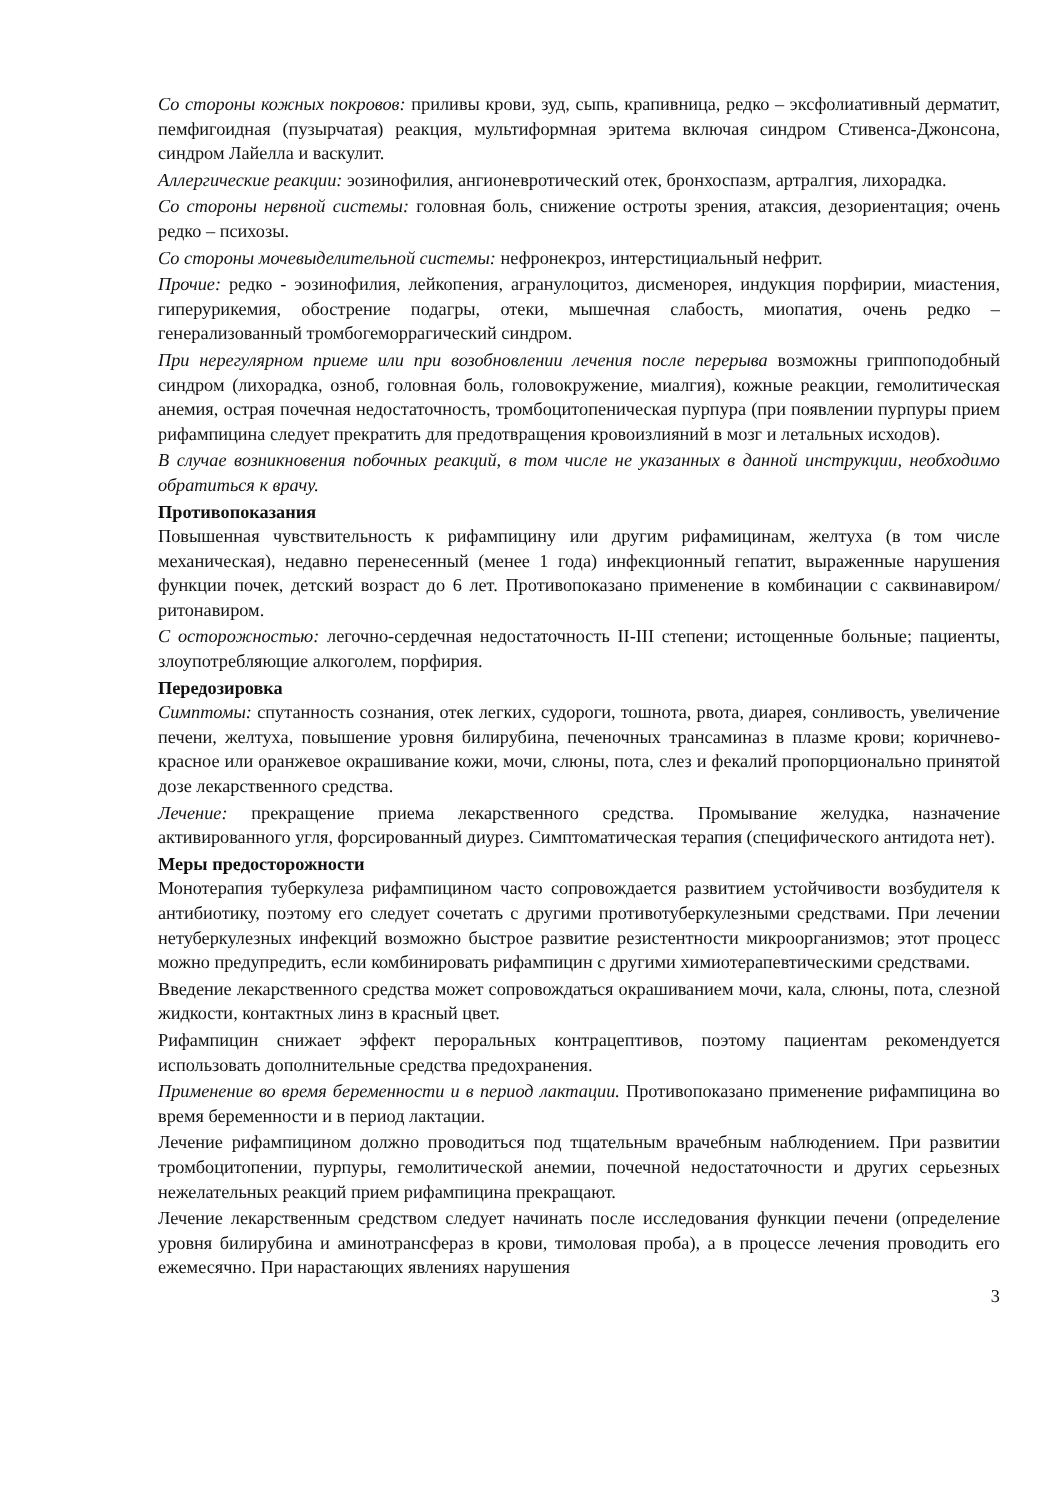Со стороны кожных покровов: приливы крови, зуд, сыпь, крапивница, редко – эксфолиативный дерматит, пемфигоидная (пузырчатая) реакция, мультиформная эритема включая синдром Стивенса-Джонсона, синдром Лайелла и васкулит.
Аллергические реакции: эозинофилия, ангионевротический отек, бронхоспазм, артралгия, лихорадка.
Со стороны нервной системы: головная боль, снижение остроты зрения, атаксия, дезориентация; очень редко – психозы.
Со стороны мочевыделительной системы: нефронекроз, интерстициальный нефрит.
Прочие: редко - эозинофилия, лейкопения, агранулоцитоз, дисменорея, индукция порфирии, миастения, гиперурикемия, обострение подагры, отеки, мышечная слабость, миопатия, очень редко – генерализованный тромбогеморрагический синдром.
При нерегулярном приеме или при возобновлении лечения после перерыва возможны гриппоподобный синдром (лихорадка, озноб, головная боль, головокружение, миалгия), кожные реакции, гемолитическая анемия, острая почечная недостаточность, тромбоцитопеническая пурпура (при появлении пурпуры прием рифампицина следует прекратить для предотвращения кровоизлияний в мозг и летальных исходов).
В случае возникновения побочных реакций, в том числе не указанных в данной инструкции, необходимо обратиться к врачу.
Противопоказания
Повышенная чувствительность к рифампицину или другим рифамицинам, желтуха (в том числе механическая), недавно перенесенный (менее 1 года) инфекционный гепатит, выраженные нарушения функции почек, детский возраст до 6 лет. Противопоказано применение в комбинации с саквинавиром/ритонавиром.
С осторожностью: легочно-сердечная недостаточность II-III степени; истощенные больные; пациенты, злоупотребляющие алкоголем, порфирия.
Передозировка
Симптомы: спутанность сознания, отек легких, судороги, тошнота, рвота, диарея, сонливость, увеличение печени, желтуха, повышение уровня билирубина, печеночных трансаминаз в плазме крови; коричнево-красное или оранжевое окрашивание кожи, мочи, слюны, пота, слез и фекалий пропорционально принятой дозе лекарственного средства.
Лечение: прекращение приема лекарственного средства. Промывание желудка, назначение активированного угля, форсированный диурез. Симптоматическая терапия (специфического антидота нет).
Меры предосторожности
Монотерапия туберкулеза рифампицином часто сопровождается развитием устойчивости возбудителя к антибиотику, поэтому его следует сочетать с другими противотуберкулезными средствами. При лечении нетуберкулезных инфекций возможно быстрое развитие резистентности микроорганизмов; этот процесс можно предупредить, если комбинировать рифампицин с другими химиотерапевтическими средствами.
Введение лекарственного средства может сопровождаться окрашиванием мочи, кала, слюны, пота, слезной жидкости, контактных линз в красный цвет.
Рифампицин снижает эффект пероральных контрацептивов, поэтому пациентам рекомендуется использовать дополнительные средства предохранения.
Применение во время беременности и в период лактации. Противопоказано применение рифампицина во время беременности и в период лактации.
Лечение рифампицином должно проводиться под тщательным врачебным наблюдением. При развитии тромбоцитопении, пурпуры, гемолитической анемии, почечной недостаточности и других серьезных нежелательных реакций прием рифампицина прекращают.
Лечение лекарственным средством следует начинать после исследования функции печени (определение уровня билирубина и аминотрансфераз в крови, тимоловая проба), а в процессе лечения проводить его ежемесячно. При нарастающих явлениях нарушения
3